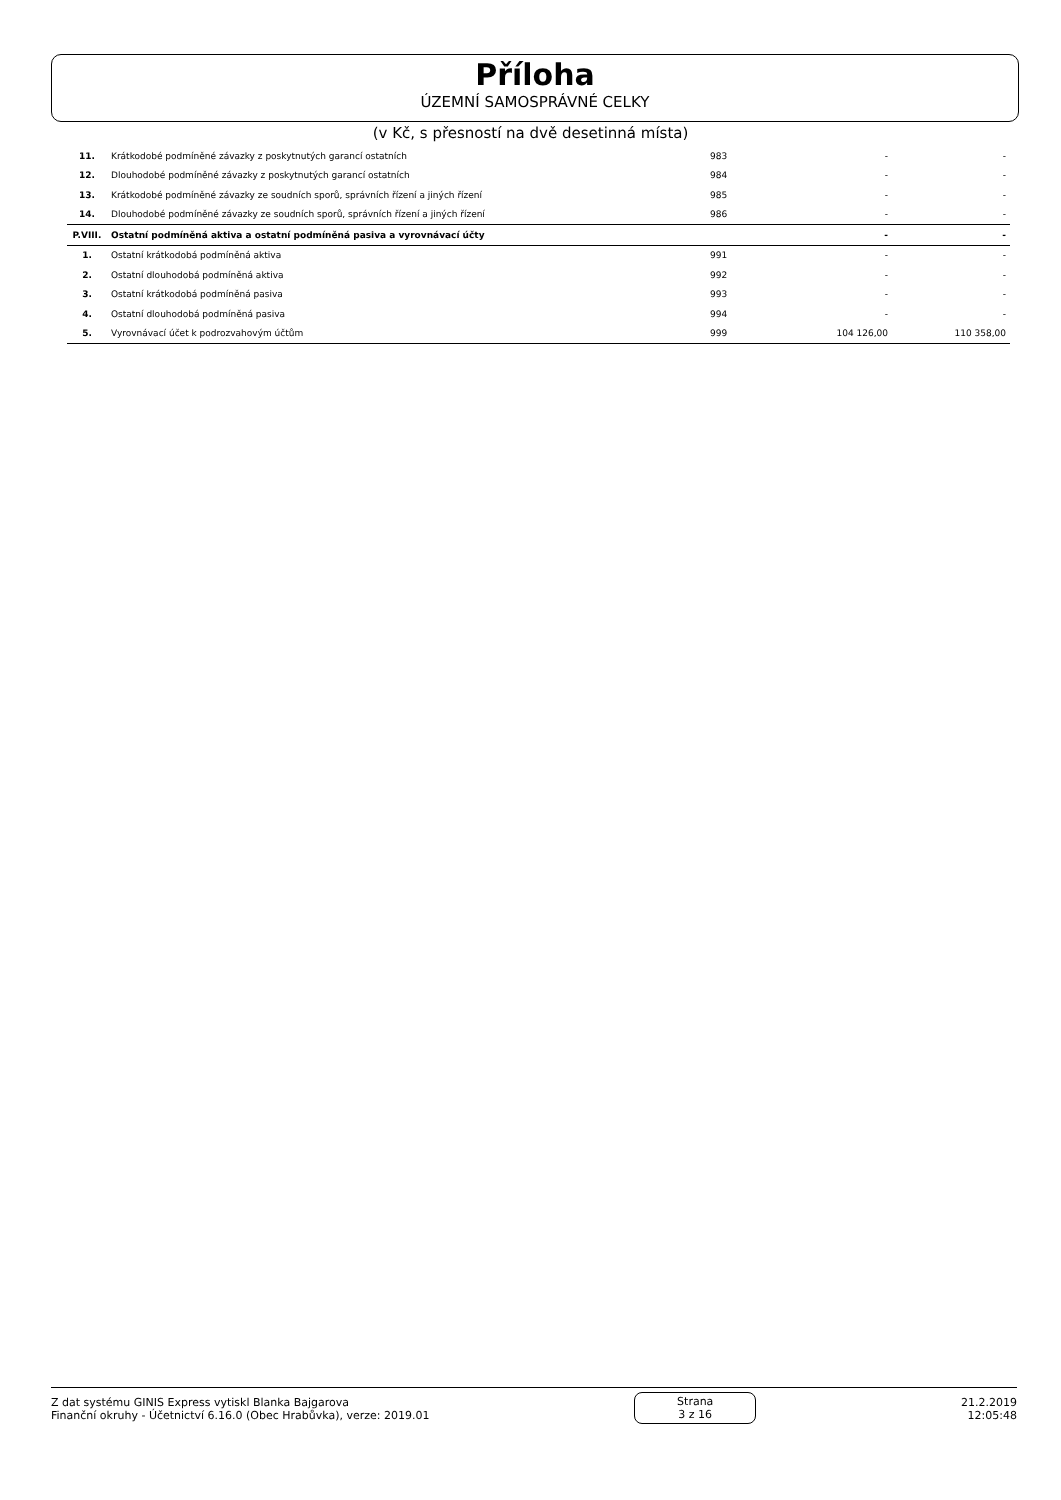Příloha
ÚZEMNÍ SAMOSPRÁVNÉ CELKY
(v Kč, s přesností na dvě desetinná místa)
| 11. | Krátkodobé podmíněné závazky z poskytnutých garancí ostatních | 983 | - | - |
| 12. | Dlouhodobé podmíněné závazky z poskytnutých garancí ostatních | 984 | - | - |
| 13. | Krátkodobé podmíněné závazky ze soudních sporů, správních řízení a jiných řízení | 985 | - | - |
| 14. | Dlouhodobé podmíněné závazky ze soudních sporů, správních řízení a jiných řízení | 986 | - | - |
| P.VIII. | Ostatní podmíněná aktiva a ostatní podmíněná pasiva a vyrovnávací účty | | - | - |
| 1. | Ostatní krátkodobá podmíněná aktiva | 991 | - | - |
| 2. | Ostatní dlouhodobá podmíněná aktiva | 992 | - | - |
| 3. | Ostatní krátkodobá podmíněná pasiva | 993 | - | - |
| 4. | Ostatní dlouhodobá podmíněná pasiva | 994 | - | - |
| 5. | Vyrovnávací účet k podrozvahovým účtům | 999 | 104 126,00 | 110 358,00 |
Z dat systému GINIS Express vytiskl Blanka Bajgarova
Finanční okruhy - Účetnictví 6.16.0 (Obec Hrabůvka), verze: 2019.01
Strana
3 z 16
21.2.2019
12:05:48